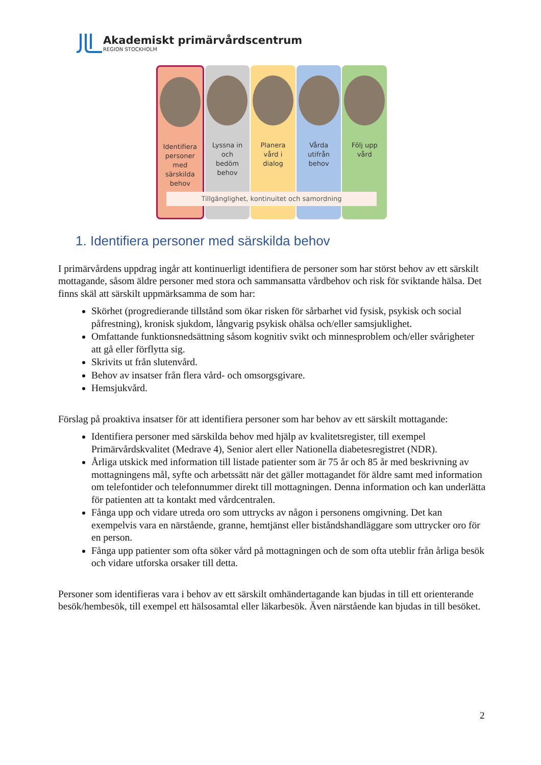Akademiskt primärvårdscentrum
REGION STOCKHOLM
Identifiera
personer
med
särskilda
behov
Lyssna in
och
bedöm
behov
Planera
vård i
dialog
Vårda
utifrån
behov
Följ upp
vård
Tillgänglighet, kontinuitet och samordning
1. Identifiera personer med särskilda behov
I primärvårdens uppdrag ingår att kontinuerligt identifiera de personer som har störst behov av ett särskilt mottagande, såsom äldre personer med stora och sammansatta vårdbehov och risk för sviktande hälsa. Det finns skäl att särskilt uppmärksamma de som har:
Skörhet (progredierande tillstånd som ökar risken för sårbarhet vid fysisk, psykisk och social påfrestning), kronisk sjukdom, långvarig psykisk ohälsa och/eller samsjuklighet.
Omfattande funktionsnedsättning såsom kognitiv svikt och minnesproblem och/eller svårigheter att gå eller förflytta sig.
Skrivits ut från slutenvård.
Behov av insatser från flera vård- och omsorgsgivare.
Hemsjukvård.
Förslag på proaktiva insatser för att identifiera personer som har behov av ett särskilt mottagande:
Identifiera personer med särskilda behov med hjälp av kvalitetsregister, till exempel Primärvårdskvalitet (Medrave 4), Senior alert eller Nationella diabetesregistret (NDR).
Årliga utskick med information till listade patienter som är 75 år och 85 år med beskrivning av mottagningens mål, syfte och arbetssätt när det gäller mottagandet för äldre samt med information om telefontider och telefonnummer direkt till mottagningen. Denna information och kan underlätta för patienten att ta kontakt med vårdcentralen.
Fånga upp och vidare utreda oro som uttrycks av någon i personens omgivning. Det kan exempelvis vara en närstående, granne, hemtjänst eller biståndshandläggare som uttrycker oro för en person.
Fånga upp patienter som ofta söker vård på mottagningen och de som ofta uteblir från årliga besök och vidare utforska orsaker till detta.
Personer som identifieras vara i behov av ett särskilt omhändertagande kan bjudas in till ett orienterande besök/hembesök, till exempel ett hälsosamtal eller läkarbesök. Även närstående kan bjudas in till besöket.
2